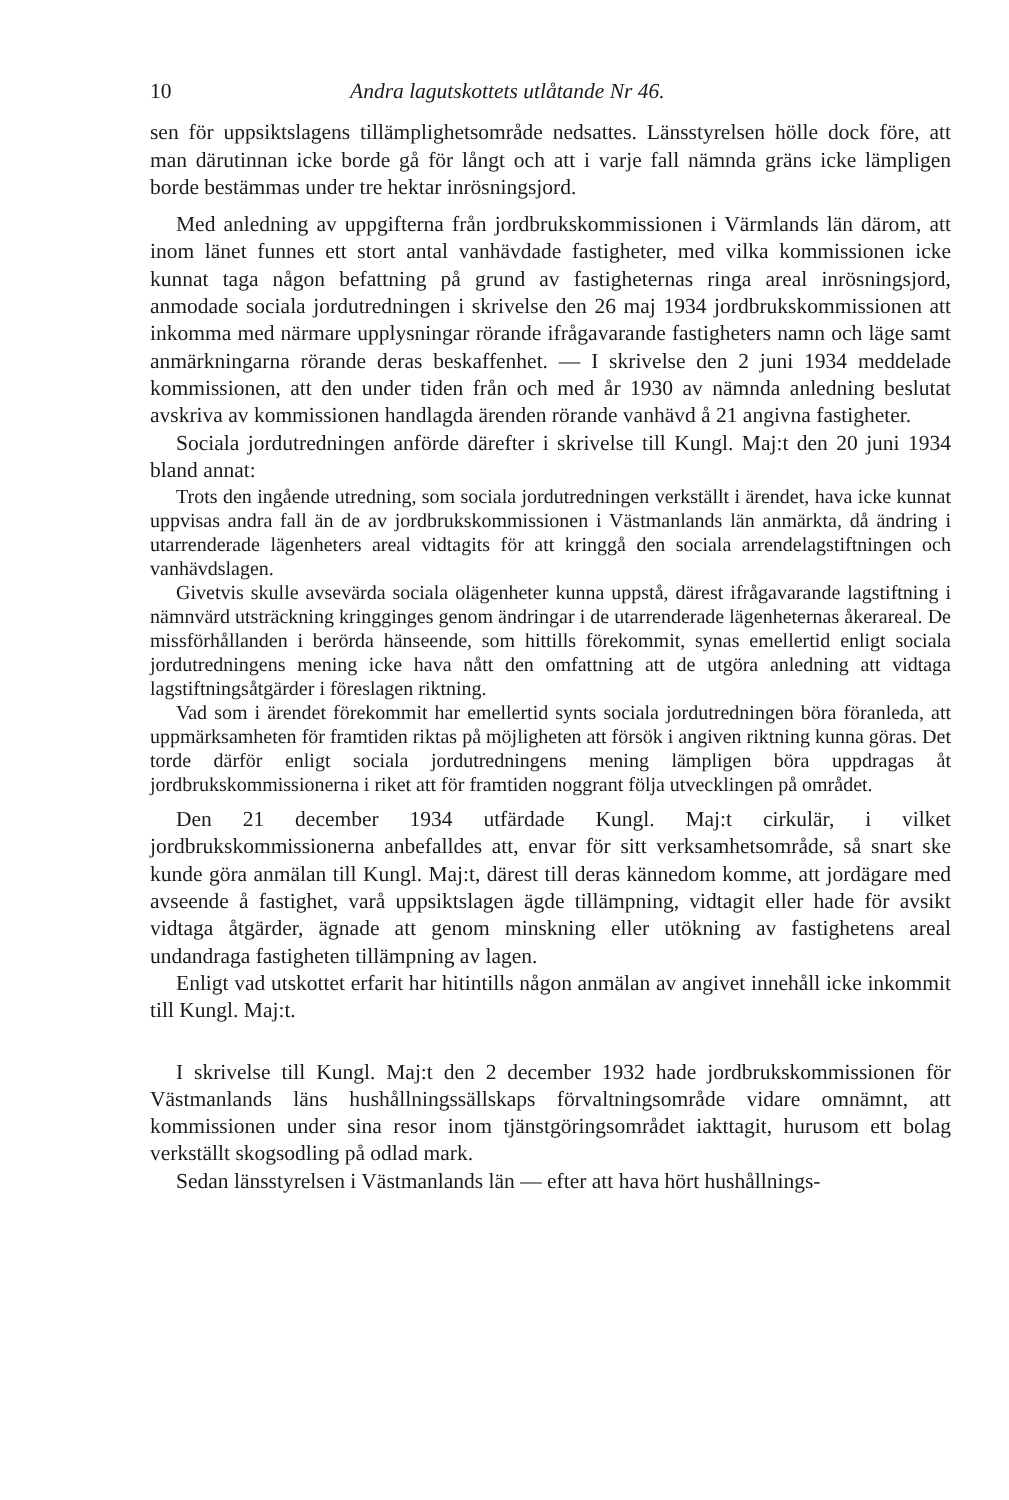10 Andra lagutskottets utlåtande Nr 46.
sen för uppsiktslagens tillämplighetsområde nedsattes. Länsstyrelsen hölle dock före, att man därutinnan icke borde gå för långt och att i varje fall nämnda gräns icke lämpligen borde bestämmas under tre hektar inrösningsjord.
Med anledning av uppgifterna från jordbrukskommissionen i Värmlands län därom, att inom länet funnes ett stort antal vanhävdade fastigheter, med vilka kommissionen icke kunnat taga någon befattning på grund av fastigheternas ringa areal inrösningsjord, anmodade sociala jordutredningen i skrivelse den 26 maj 1934 jordbrukskommissionen att inkomma med närmare upplysningar rörande ifrågavarande fastigheters namn och läge samt anmärkningarna rörande deras beskaffenhet. — I skrivelse den 2 juni 1934 meddelade kommissionen, att den under tiden från och med år 1930 av nämnda anledning beslutat avskriva av kommissionen handlagda ärenden rörande vanhävd å 21 angivna fastigheter.
Sociala jordutredningen anförde därefter i skrivelse till Kungl. Maj:t den 20 juni 1934 bland annat:
Trots den ingående utredning, som sociala jordutredningen verkställt i ärendet, hava icke kunnat uppvisas andra fall än de av jordbrukskommissionen i Västmanlands län anmärkta, då ändring i utarrenderade lägenheters areal vidtagits för att kringgå den sociala arrendelagstiftningen och vanhävdslagen.
Givetvis skulle avsevärda sociala olägenheter kunna uppstå, därest ifrågavarande lagstiftning i nämnvärd utsträckning kringginges genom ändringar i de utarrenderade lägenheternas åkerareal. De missförhållanden i berörda hänseende, som hittills förekommit, synas emellertid enligt sociala jordutredningens mening icke hava nått den omfattning att de utgöra anledning att vidtaga lagstiftningsåtgärder i föreslagen riktning.
Vad som i ärendet förekommit har emellertid synts sociala jordutredningen böra föranleda, att uppmärksamheten för framtiden riktas på möjligheten att försök i angiven riktning kunna göras. Det torde därför enligt sociala jordutredningens mening lämpligen böra uppdragas åt jordbrukskommissionerna i riket att för framtiden noggrant följa utvecklingen på området.
Den 21 december 1934 utfärdade Kungl. Maj:t cirkulär, i vilket jordbrukskommissionerna anbefalldes att, envar för sitt verksamhetsområde, så snart ske kunde göra anmälan till Kungl. Maj:t, därest till deras kännedom komme, att jordägare med avseende å fastighet, varå uppsiktslagen ägde tillämpning, vidtagit eller hade för avsikt vidtaga åtgärder, ägnade att genom minskning eller utökning av fastighetens areal undandraga fastigheten tillämpning av lagen.
Enligt vad utskottet erfarit har hitintills någon anmälan av angivet innehåll icke inkommit till Kungl. Maj:t.
I skrivelse till Kungl. Maj:t den 2 december 1932 hade jordbrukskommissionen för Västmanlands läns hushållningssällskaps förvaltningsområde vidare omnämnt, att kommissionen under sina resor inom tjänstgöringsområdet iakttagit, hurusom ett bolag verkställt skogsodling på odlad mark.
Sedan länsstyrelsen i Västmanlands län — efter att hava hört hushållnings-